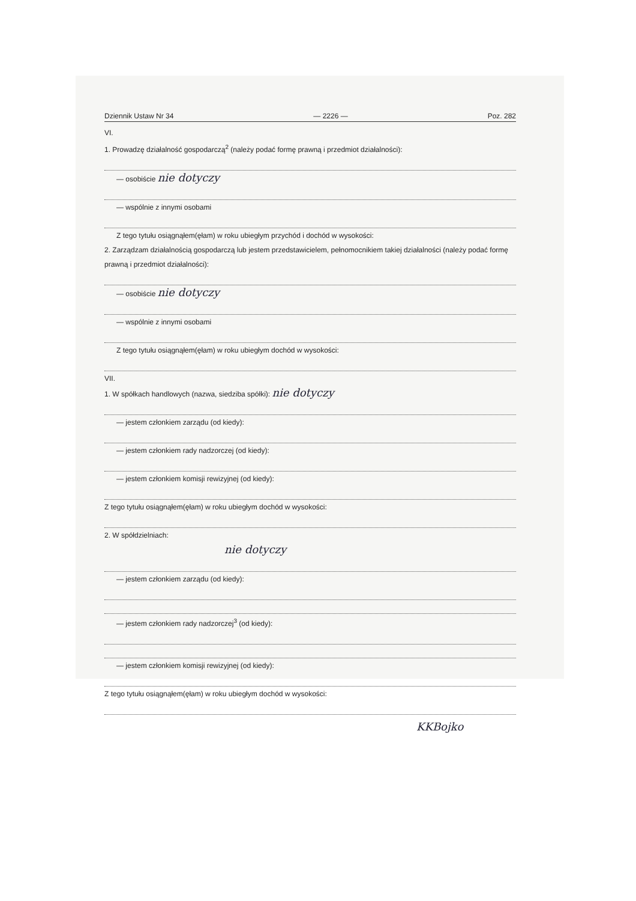Dziennik Ustaw Nr 34 — 2226 — Poz. 282
VI.
1. Prowadzę działalność gospodarczą<sup>2</sup> (należy podać formę prawną i przedmiot działalności):
— osobiście nie dotyczy
— wspólnie z innymi osobami
Z tego tytułu osiągnąłem(ęłam) w roku ubiegłym przychód i dochód w wysokości:
2. Zarządzam działalnością gospodarczą lub jestem przedstawicielem, pełnomocnikiem takiej działalności (należy podać formę prawną i przedmiot działalności):
— osobiście nie dotyczy
— wspólnie z innymi osobami
Z tego tytułu osiągnąłem(ęłam) w roku ubiegłym dochód w wysokości:
VII.
1. W spółkach handlowych (nazwa, siedziba spółki): nie dotyczy
— jestem członkiem zarządu (od kiedy):
— jestem członkiem rady nadzorczej (od kiedy):
— jestem członkiem komisji rewizyjnej (od kiedy):
Z tego tytułu osiągnąłem(ęłam) w roku ubiegłym dochód w wysokości:
2. W spółdzielniach:
nie dotyczy
— jestem członkiem zarządu (od kiedy):
— jestem członkiem rady nadzorczej<sup>3</sup> (od kiedy):
— jestem członkiem komisji rewizyjnej (od kiedy):
Z tego tytułu osiągnąłem(ęłam) w roku ubiegłym dochód w wysokości:
KKBojko